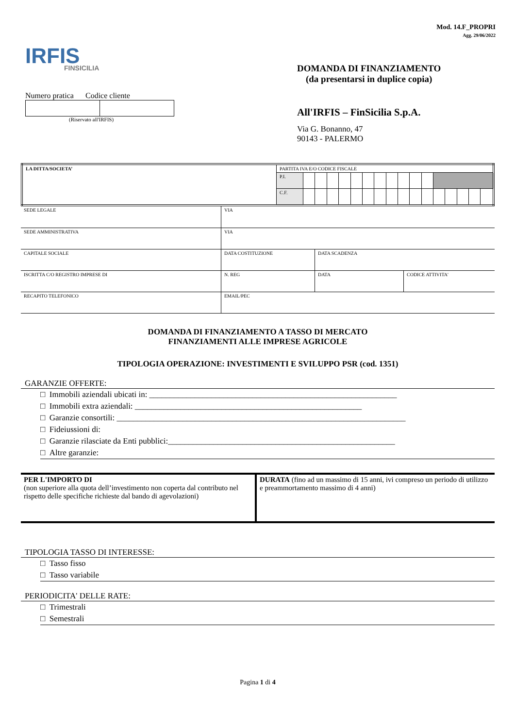Mod. 14.F_PROPRI
Agg. 29/06/2022
IRFIS
FINSICILIA
Numero pratica Codice cliente
(Riservato all'IRFIS)
DOMANDA DI FINANZIAMENTO
(da presentarsi in duplice copia)
All'IRFIS – FinSicilia S.p.A.
Via G. Bonanno, 47
90143 - PALERMO
| LA DITTA/SOCIETA’ | PARTITA IVA E/O CODICE FISCALE | | | | | | | | | | | | | | | | |
| | P.I. | | | | | | | | | | | | | | | | |
| | C.F. | | | | | | | | | | | | | | | | |
| SEDE LEGALE | VIA | | |
| SEDE AMMINISTRATIVA | VIA | | |
| CAPITALE SOCIALE | DATA COSTITUZIONE | DATA SCADENZA | |
| ISCRITTA C/O REGISTRO IMPRESE DI | N. REG | DATA | CODICE ATTIVITA' |
| RECAPITO TELEFONICO | EMAIL/PEC | | |
DOMANDA DI FINANZIAMENTO A TASSO DI MERCATO
FINANZIAMENTI ALLE IMPRESE AGRICOLE
TIPOLOGIA OPERAZIONE: INVESTIMENTI E SVILUPPO PSR (cod. 1351)
GARANZIE OFFERTE:
□ Immobili aziendali ubicati in: ____________________________________________________________
□ Immobili extra aziendali: _______________________________________________________
□ Garanzie consortili: ______________________________________________________________________
□ Fideiussioni di:
□ Garanzie rilasciate da Enti pubblici:_______________________________________________________
□ Altre garanzie:
| PER L'IMPORTO DI (non superiore alla quota dell’investimento non coperta dal contributo nel rispetto delle specifiche richieste dal bando di agevolazioni) | DURATA (fino ad un massimo di 15 anni, ivi compreso un periodo di utilizzo e preammortamento massimo di 4 anni) |
TIPOLOGIA TASSO DI INTERESSE:
□ Tasso fisso
□ Tasso variabile
PERIODICITA' DELLE RATE:
□ Trimestrali
□ Semestrali
Pagina 1 di 4